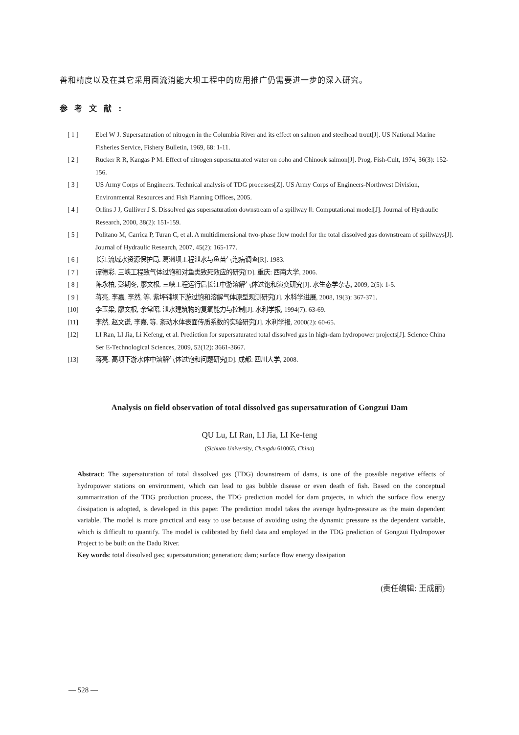善和精度以及在其它采用面流消能大坝工程中的应用推广仍需要进一步的深入研究。
参考文献:
[ 1 ] Ebel W J. Supersaturation of nitrogen in the Columbia River and its effect on salmon and steelhead trout[J]. US National Marine Fisheries Service, Fishery Bulletin, 1969, 68: 1-11.
[ 2 ] Rucker R R, Kangas P M. Effect of nitrogen supersaturated water on coho and Chinook salmon[J]. Prog, Fish-Cult, 1974, 36(3): 152-156.
[ 3 ] US Army Corps of Engineers. Technical analysis of TDG processes[Z]. US Army Corps of Engineers-Northwest Division, Environmental Resources and Fish Planning Offices, 2005.
[ 4 ] Orlins J J, Gulliver J S. Dissolved gas supersaturation downstream of a spillway Ⅱ: Computational model[J]. Journal of Hydraulic Research, 2000, 38(2): 151-159.
[ 5 ] Politano M, Carrica P, Turan C, et al. A multidimensional two-phase flow model for the total dissolved gas downstream of spillways[J]. Journal of Hydraulic Research, 2007, 45(2): 165-177.
[ 6 ] 长江流域水资源保护局. 葛洲坝工程泄水与鱼苗气泡病调查[R]. 1983.
[ 7 ] 谭德彩. 三峡工程致气体过饱和对鱼类致死效应的研究[D]. 重庆: 西南大学, 2006.
[ 8 ] 陈永柏, 彭期冬, 廖文根. 三峡工程运行后长江中游溶解气体过饱和演变研究[J]. 水生态学杂志, 2009, 2(5): 1-5.
[ 9 ] 蒋亮, 李嘉, 李然, 等. 紫坪铺坝下游过饱和溶解气体原型观测研究[J]. 水科学进展, 2008, 19(3): 367-371.
[10] 李玉梁, 廖文根, 余常昭. 泄水建筑物的复氧能力与控制[J]. 水利学报, 1994(7): 63-69.
[11] 李然, 赵文谦, 李嘉, 等. 紊动水体表面传质系数的实验研究[J]. 水利学报, 2000(2): 60-65.
[12] LI Ran, LI Jia, Li Kefeng, et al. Prediction for supersaturated total dissolved gas in high-dam hydropower projects[J]. Science China Ser E-Technological Sciences, 2009, 52(12): 3661-3667.
[13] 蒋亮. 高坝下游水体中溶解气体过饱和问题研究[D]. 成都: 四川大学, 2008.
Analysis on field observation of total dissolved gas supersaturation of Gongzui Dam
QU Lu, LI Ran, LI Jia, LI Ke-feng
(Sichuan University, Chengdu 610065, China)
Abstract: The supersaturation of total dissolved gas (TDG) downstream of dams, is one of the possible negative effects of hydropower stations on environment, which can lead to gas bubble disease or even death of fish. Based on the conceptual summarization of the TDG production process, the TDG prediction model for dam projects, in which the surface flow energy dissipation is adopted, is developed in this paper. The prediction model takes the average hydro-pressure as the main dependent variable. The model is more practical and easy to use because of avoiding using the dynamic pressure as the dependent variable, which is difficult to quantify. The model is calibrated by field data and employed in the TDG prediction of Gongzui Hydropower Project to be built on the Dadu River.
Key words: total dissolved gas; supersaturation; generation; dam; surface flow energy dissipation
(责任编辑: 王成丽)
— 528 —